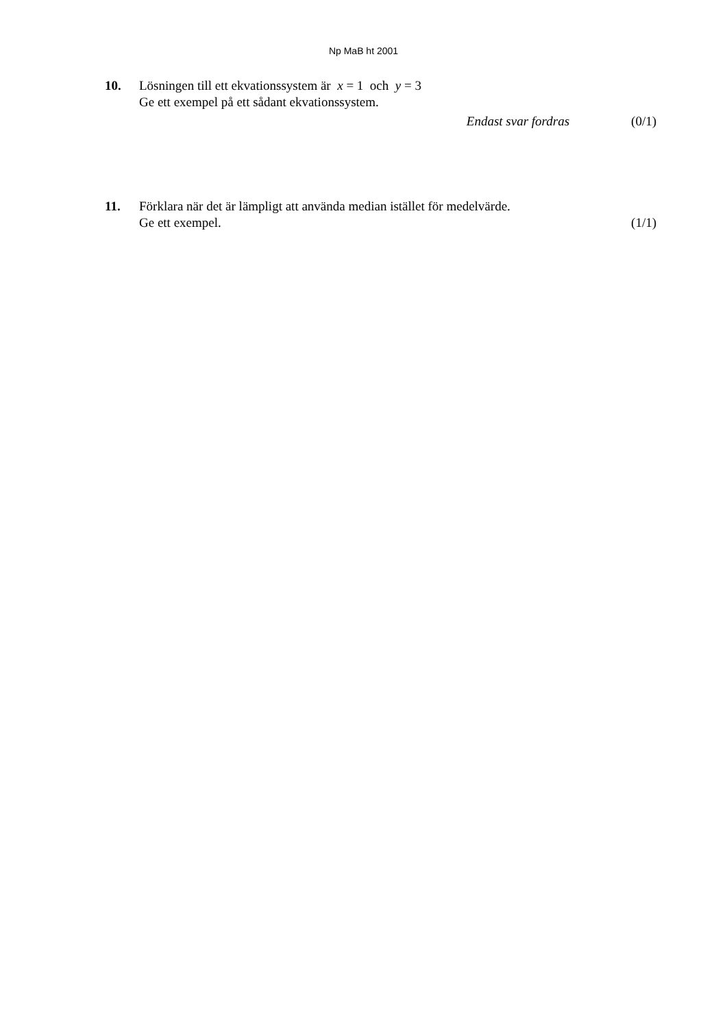Np MaB ht 2001
10. Lösningen till ett ekvationssystem är x = 1 och y = 3
Ge ett exempel på ett sådant ekvationssystem.
Endast svar fordras (0/1)
11. Förklara när det är lämpligt att använda median istället för medelvärde.
Ge ett exempel. (1/1)